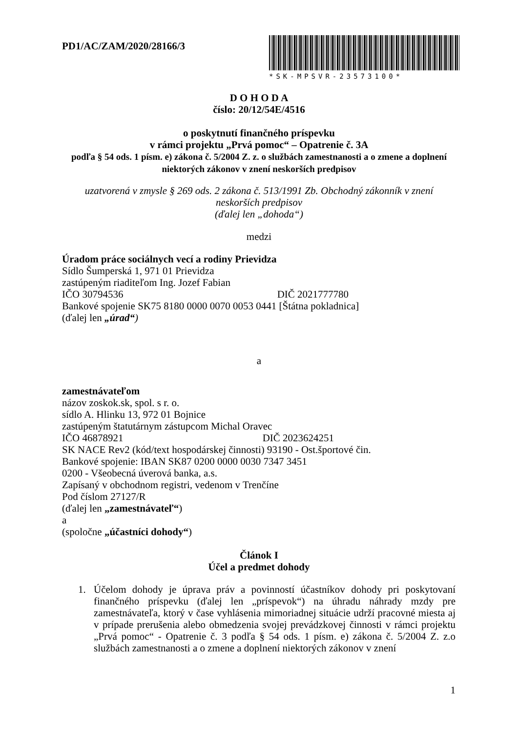PD1/AC/ZAM/2020/28166/3
*SK-MPSVR-23573100*
D O H O D A
číslo: 20/12/54E/4516
o poskytnutí finančného príspevku
v rámci projektu „Prvá pomoc“ – Opatrenie č. 3A
podľa § 54 ods. 1 písm. e) zákona č. 5/2004 Z. z. o službách zamestnanosti a o zmene a doplnení
niektorých zákonov v znení neskorších predpisov
uzatvorená v zmysle § 269 ods. 2 zákona č. 513/1991 Zb. Obchodný zákonník v znení
neskorších predpisov
(ďalej len „dohoda“)
medzi
Úradom práce sociálnych vecí a rodiny Prievidza
Sídlo Šumperská 1, 971 01 Prievidza
zastúpeným riaditeľom Ing. Jozef Fabian
IČO 30794536 DIČ 2021777780
Bankové spojenie SK75 8180 0000 0070 0053 0441 [Štátna pokladnica]
(ďalej len „úrad“)
a
zamestnávateľom
názov zoskok.sk, spol. s r. o.
sídlo A. Hlinku 13, 972 01 Bojnice
zastúpeným štatutárnym zástupcom Michal Oravec
IČO 46878921 DIČ 2023624251
SK NACE Rev2 (kód/text hospodárskej činnosti) 93190 - Ost.športové čin.
Bankové spojenie: IBAN SK87 0200 0000 0030 7347 3451
0200 - Všeobecná úverová banka, a.s.
Zapísaný v obchodnom registri, vedenom v Trenčíne
Pod číslom 27127/R
(ďalej len „zamestnávateľ“)
a
(spoločne „účastníci dohody“)
Článok I
Účel a predmet dohody
1. Účelom dohody je úprava práv a povinností účastníkov dohody pri poskytovaní finančného príspevku (ďalej len „príspevok“) na úhradu náhrady mzdy pre zamestnávateľa, ktorý v čase vyhlásenia mimoriadnej situácie udrží pracovné miesta aj v prípade prerušenia alebo obmedzenia svojej prevádzkovej činnosti v rámci projektu „Prvá pomoc“ - Opatrenie č. 3 podľa § 54 ods. 1 písm. e) zákona č. 5/2004 Z. z.o službách zamestnanosti a o zmene a doplnení niektorých zákonov v znení
1